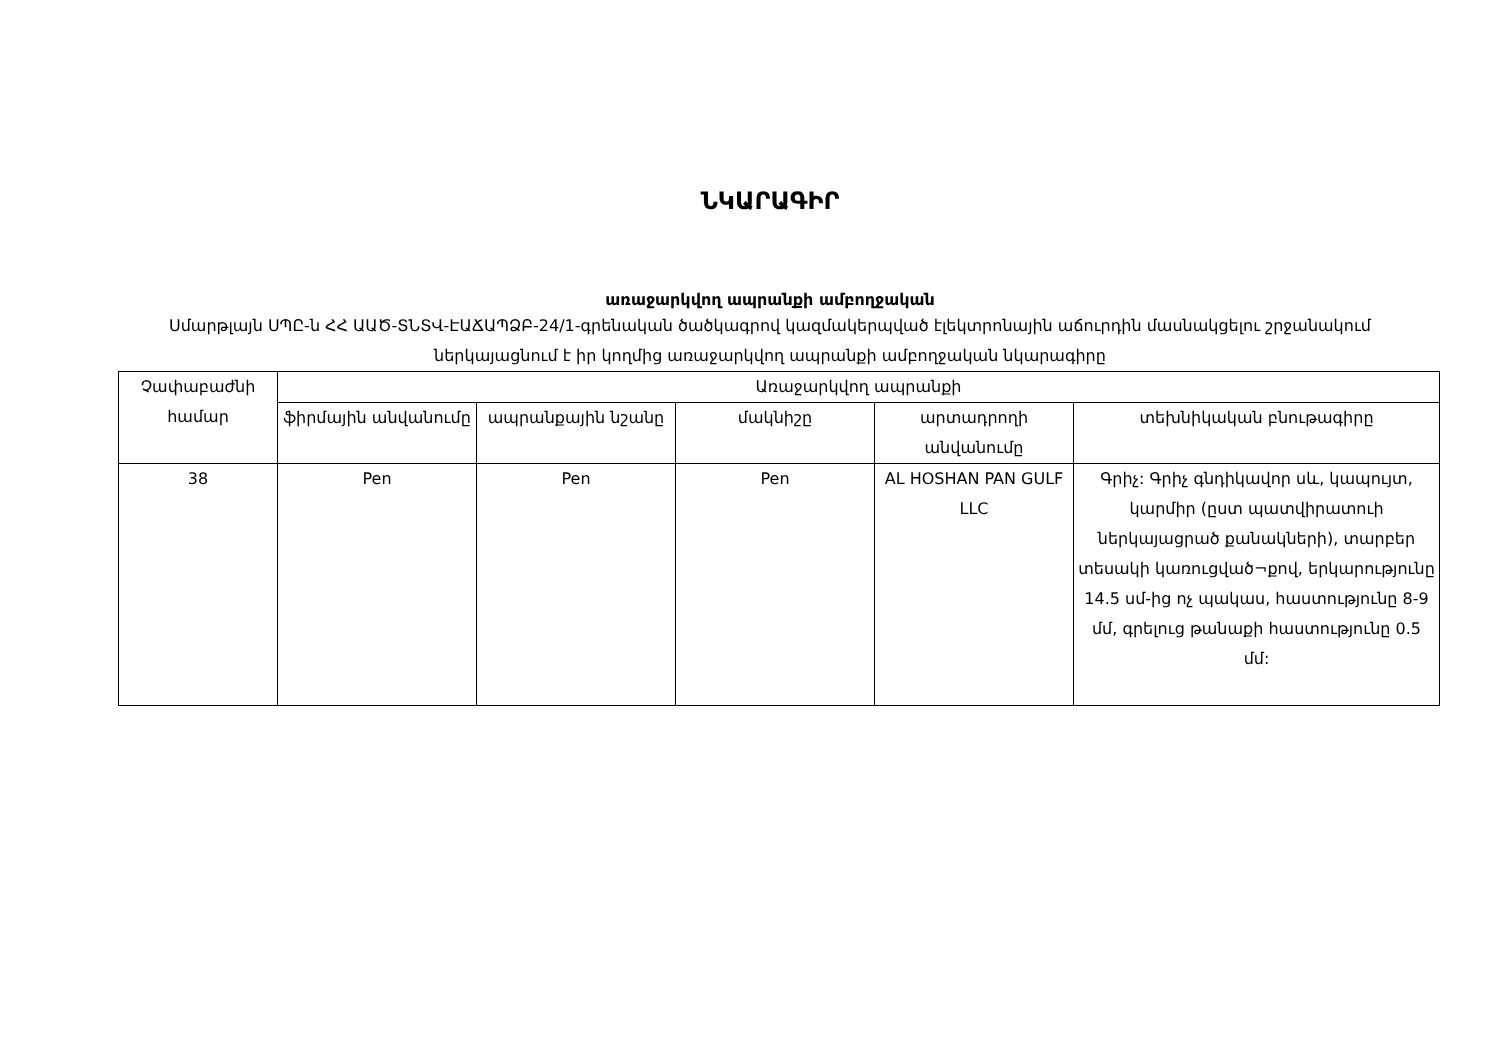ՆԿԱՐԱԳԻՐ
առաջարկվող ապրանքի ամբողջական
Սմարթլայն ՍՊԸ-ն ՀՀ ԱԱԾ-ՏՆՏՎ-ԷԱՃԱՊՁԲ-24/1-գրենական ծածկագրով կազմակերպված էլեկտրոնային աճուրդին մասնակցելու շրջանակում ներկայացնում է իր կողմից առաջարկվող ապրանքի ամբողջական նկարագիրը
| Չափաբաժնի համար | Առաջարկվող ապրանքի | | | | |
| --- | --- | --- | --- | --- | --- |
| | ֆիրմային անվանումը | ապրանքային նշանը | մակնիշը | արտադրողի անվանումը | տեխնիկական բնութագիրը |
| 38 | Pen | Pen | Pen | AL HOSHAN PAN GULF LLC | Գրիչ: Գրիչ գնդիկավոր սև, կապույտ, կարմիր (ըստ պատվիրատուի ներկայացրած քանակների), տարբեր տեսակի կառուցված¬քով, երկարությունը 14.5 սմ-ից ոչ պակաս, հաստությունը 8-9 մմ, գրելուց թանաքի հաստությունը 0.5 մմ: |